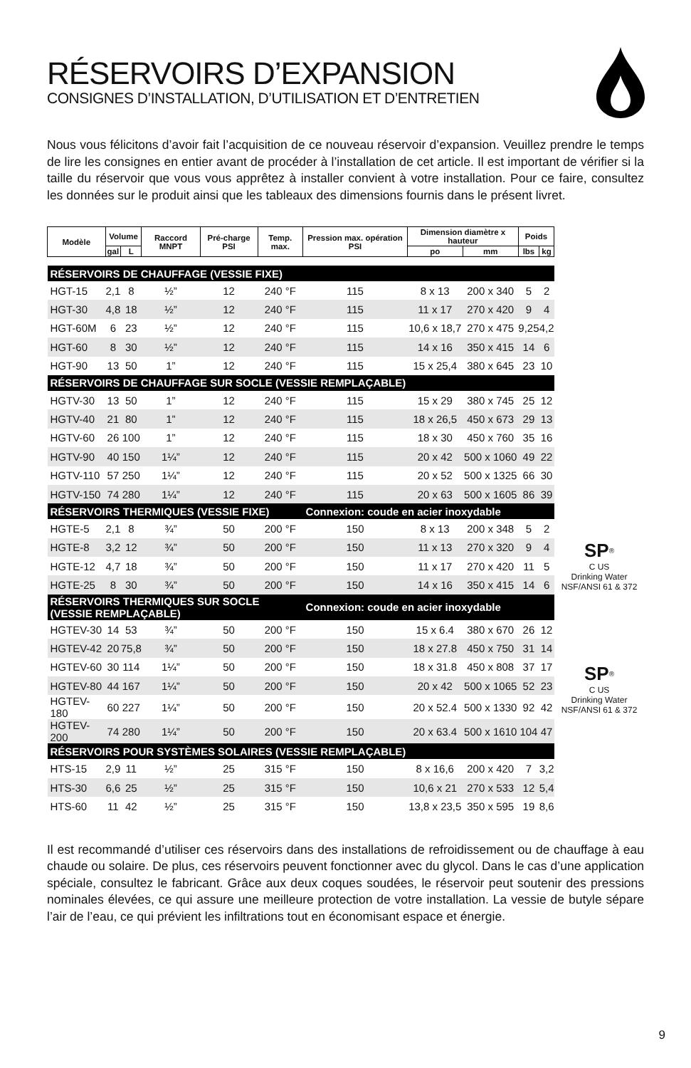RÉSERVOIRS D’EXPANSION
CONSIGNES D’INSTALLATION, D’UTILISATION ET D’ENTRETIEN
Nous vous félicitons d’avoir fait l’acquisition de ce nouveau réservoir d’expansion. Veuillez prendre le temps de lire les consignes en entier avant de procéder à l’installation de cet article. Il est important de vérifier si la taille du réservoir que vous vous apprêtez à installer convient à votre installation. Pour ce faire, consultez les données sur le produit ainsi que les tableaux des dimensions fournis dans le présent livret.
| Modèle | Volume | | Raccord MNPT | Pré-charge PSI | Temp. max. | Pression max. opération PSI | Dimension diamètre x hauteur | | Poids | |
| --- | --- | --- | --- | --- | --- | --- | --- | --- | --- | --- |
| | gal | L | | | | | po | mm | lbs | kg |
| RÉSERVOIRS DE CHAUFFAGE (VESSIE FIXE) | | | | | | | | | | |
| HGT-15 | 2,1 | 8 | ½” | 12 | 240 °F | 115 | 8 x 13 | 200 x 340 | 5 | 2 |
| HGT-30 | 4,8 | 18 | ½” | 12 | 240 °F | 115 | 11 x 17 | 270 x 420 | 9 | 4 |
| HGT-60M | 6 | 23 | ½” | 12 | 240 °F | 115 | 10,6 x 18,7 | 270 x 475 | 9,25 | 4,2 |
| HGT-60 | 8 | 30 | ½” | 12 | 240 °F | 115 | 14 x 16 | 350 x 415 | 14 | 6 |
| HGT-90 | 13 | 50 | 1” | 12 | 240 °F | 115 | 15 x 25,4 | 380 x 645 | 23 | 10 |
| RÉSERVOIRS DE CHAUFFAGE SUR SOCLE (VESSIE REMPLAÇABLE) | | | | | | | | | | |
| HGTV-30 | 13 | 50 | 1” | 12 | 240 °F | 115 | 15 x 29 | 380 x 745 | 25 | 12 |
| HGTV-40 | 21 | 80 | 1” | 12 | 240 °F | 115 | 18 x 26,5 | 450 x 673 | 29 | 13 |
| HGTV-60 | 26 | 100 | 1” | 12 | 240 °F | 115 | 18 x 30 | 450 x 760 | 35 | 16 |
| HGTV-90 | 40 | 150 | 1¼” | 12 | 240 °F | 115 | 20 x 42 | 500 x 1060 | 49 | 22 |
| HGTV-110 | 57 | 250 | 1¼” | 12 | 240 °F | 115 | 20 x 52 | 500 x 1325 | 66 | 30 |
| HGTV-150 | 74 | 280 | 1¼” | 12 | 240 °F | 115 | 20 x 63 | 500 x 1605 | 86 | 39 |
| RÉSERVOIRS THERMIQUES (VESSIE FIXE) | | | | | | Connexion: coude en acier inoxydable | | | | |
| HGTE-5 | 2,1 | 8 | ¾” | 50 | 200 °F | 150 | 8 x 13 | 200 x 348 | 5 | 2 |
| HGTE-8 | 3,2 | 12 | ¾” | 50 | 200 °F | 150 | 11 x 13 | 270 x 320 | 9 | 4 |
| HGTE-12 | 4,7 | 18 | ¾” | 50 | 200 °F | 150 | 11 x 17 | 270 x 420 | 11 | 5 |
| HGTE-25 | 8 | 30 | ¾” | 50 | 200 °F | 150 | 14 x 16 | 350 x 415 | 14 | 6 |
| RÉSERVOIRS THERMIQUES SUR SOCLE (VESSIE REMPLAÇABLE) | | | | | | Connexion: coude en acier inoxydable | | | | |
| HGTEV-30 | 14 | 53 | ¾” | 50 | 200 °F | 150 | 15 x 6.4 | 380 x 670 | 26 | 12 |
| HGTEV-42 | 20 | 75,8 | ¾” | 50 | 200 °F | 150 | 18 x 27.8 | 450 x 750 | 31 | 14 |
| HGTEV-60 | 30 | 114 | 1¼” | 50 | 200 °F | 150 | 18 x 31.8 | 450 x 808 | 37 | 17 |
| HGTEV-80 | 44 | 167 | 1¼” | 50 | 200 °F | 150 | 20 x 42 | 500 x 1065 | 52 | 23 |
| HGTEV-180 | 60 | 227 | 1¼” | 50 | 200 °F | 150 | 20 x 52.4 | 500 x 1330 | 92 | 42 |
| HGTEV-200 | 74 | 280 | 1¼” | 50 | 200 °F | 150 | 20 x 63.4 | 500 x 1610 | 104 | 47 |
| RÉSERVOIRS POUR SYSTÈMES SOLAIRES (VESSIE REMPLAÇABLE) | | | | | | | | | | |
| HTS-15 | 2,9 | 11 | ½” | 25 | 315 °F | 150 | 8 x 16,6 | 200 x 420 | 7 | 3,2 |
| HTS-30 | 6,6 | 25 | ½” | 25 | 315 °F | 150 | 10,6 x 21 | 270 x 533 | 12 | 5,4 |
| HTS-60 | 11 | 42 | ½” | 25 | 315 °F | 150 | 13,8 x 23,5 | 350 x 595 | 19 | 8,6 |
SP<sup>®</sup>
C US
Drinking Water
NSF/ANSI 61 & 372
SP<sup>®</sup>
C US
Drinking Water
NSF/ANSI 61 & 372
Il est recommandé d’utiliser ces réservoirs dans des installations de refroidissement ou de chauffage à eau chaude ou solaire. De plus, ces réservoirs peuvent fonctionner avec du glycol. Dans le cas d’une application spéciale, consultez le fabricant. Grâce aux deux coques soudées, le réservoir peut soutenir des pressions nominales élevées, ce qui assure une meilleure protection de votre installation. La vessie de butyle sépare l’air de l’eau, ce qui prévient les infiltrations tout en économisant espace et énergie.
9